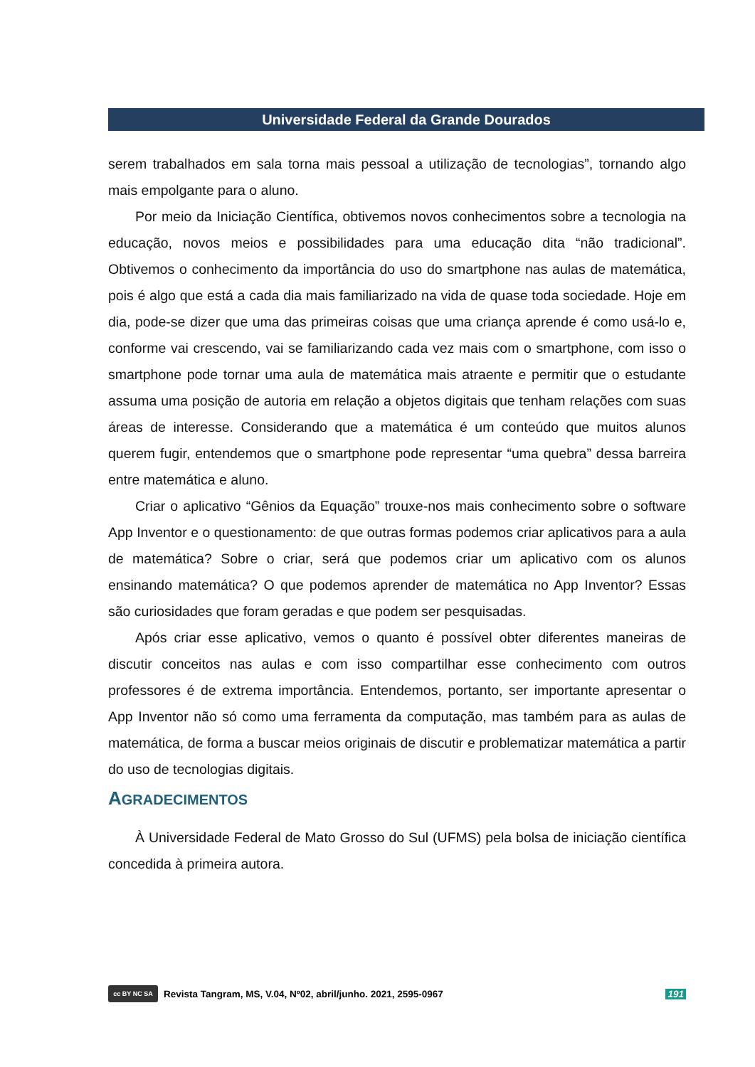Universidade Federal da Grande Dourados
serem trabalhados em sala torna mais pessoal a utilização de tecnologias”, tornando algo mais empolgante para o aluno.
Por meio da Iniciação Científica, obtivemos novos conhecimentos sobre a tecnologia na educação, novos meios e possibilidades para uma educação dita “não tradicional”. Obtivemos o conhecimento da importância do uso do smartphone nas aulas de matemática, pois é algo que está a cada dia mais familiarizado na vida de quase toda sociedade. Hoje em dia, pode-se dizer que uma das primeiras coisas que uma criança aprende é como usá-lo e, conforme vai crescendo, vai se familiarizando cada vez mais com o smartphone, com isso o smartphone pode tornar uma aula de matemática mais atraente e permitir que o estudante assuma uma posição de autoria em relação a objetos digitais que tenham relações com suas áreas de interesse. Considerando que a matemática é um conteúdo que muitos alunos querem fugir, entendemos que o smartphone pode representar “uma quebra” dessa barreira entre matemática e aluno.
Criar o aplicativo “Gênios da Equação” trouxe-nos mais conhecimento sobre o software App Inventor e o questionamento: de que outras formas podemos criar aplicativos para a aula de matemática? Sobre o criar, será que podemos criar um aplicativo com os alunos ensinando matemática? O que podemos aprender de matemática no App Inventor? Essas são curiosidades que foram geradas e que podem ser pesquisadas.
Após criar esse aplicativo, vemos o quanto é possível obter diferentes maneiras de discutir conceitos nas aulas e com isso compartilhar esse conhecimento com outros professores é de extrema importância. Entendemos, portanto, ser importante apresentar o App Inventor não só como uma ferramenta da computação, mas também para as aulas de matemática, de forma a buscar meios originais de discutir e problematizar matemática a partir do uso de tecnologias digitais.
AGRADECIMENTOS
À Universidade Federal de Mato Grosso do Sul (UFMS) pela bolsa de iniciação científica concedida à primeira autora.
cc BY NC SA Revista Tangram, MS, V.04, Nº02, abril/junho. 2021, 2595-0967 191